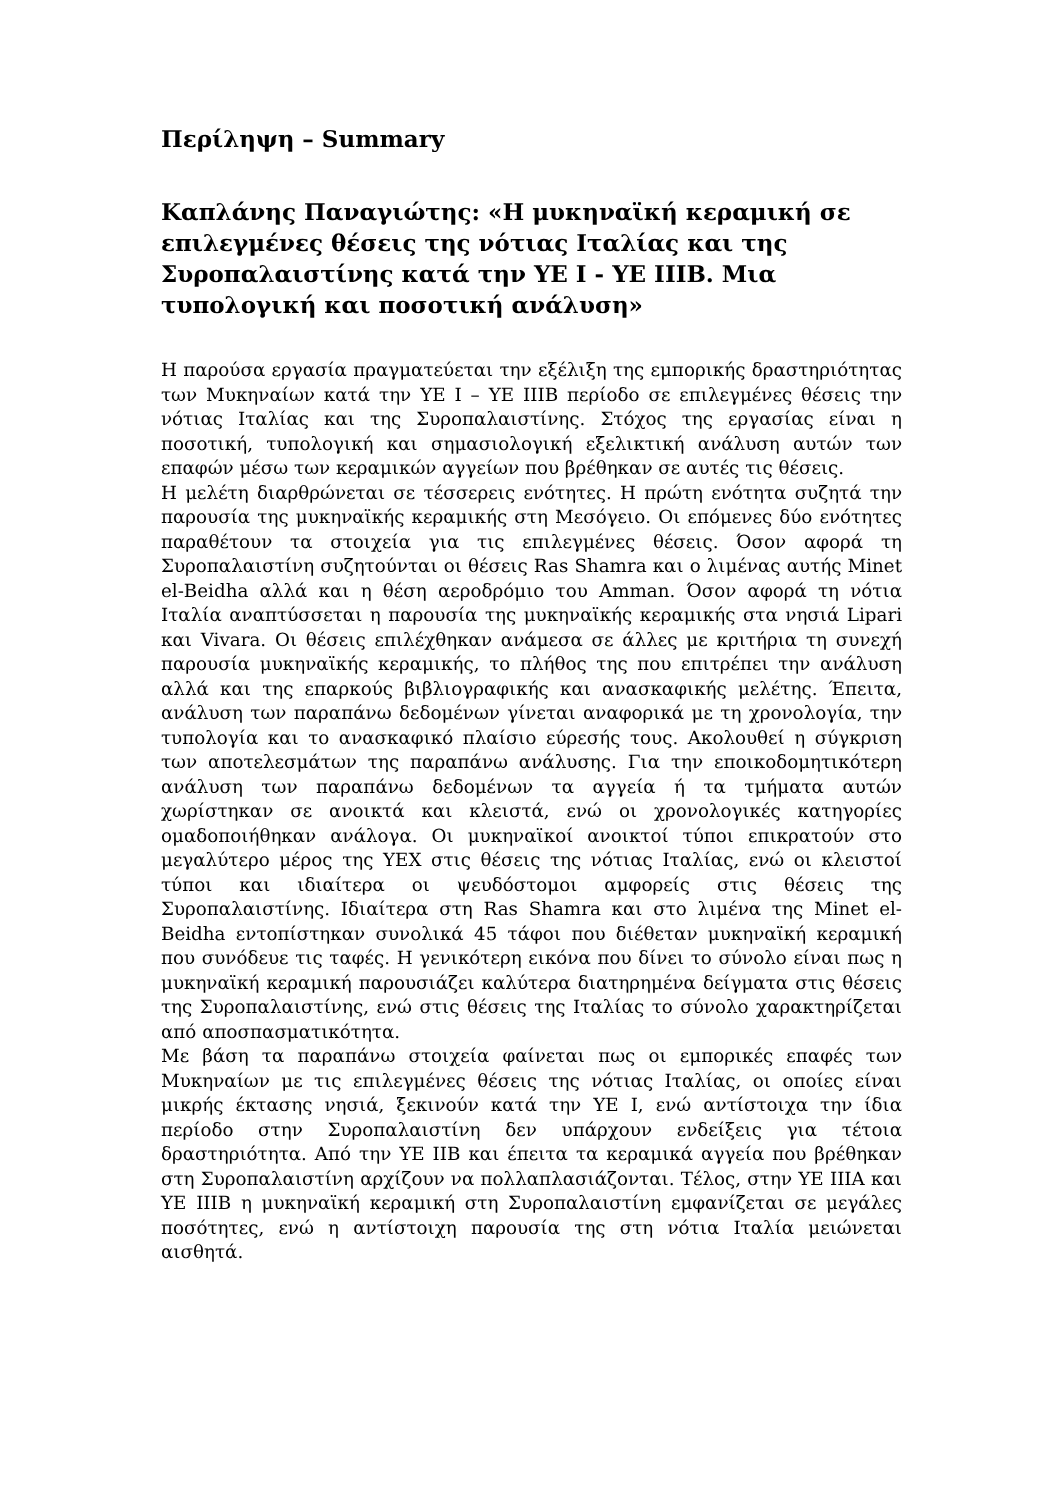Περίληψη – Summary
Καπλάνης Παναγιώτης: «Η μυκηναϊκή κεραμική σε επιλεγμένες θέσεις της νότιας Ιταλίας και της Συροπαλαιστίνης κατά την ΥΕ Ι - ΥΕ ΙΙΙΒ. Μια τυπολογική και ποσοτική ανάλυση»
Η παρούσα εργασία πραγματεύεται την εξέλιξη της εμπορικής δραστηριότητας των Μυκηναίων κατά την ΥΕ Ι – ΥΕ ΙΙΙΒ περίοδο σε επιλεγμένες θέσεις την νότιας Ιταλίας και της Συροπαλαιστίνης. Στόχος της εργασίας είναι η ποσοτική, τυπολογική και σημασιολογική εξελικτική ανάλυση αυτών των επαφών μέσω των κεραμικών αγγείων που βρέθηκαν σε αυτές τις θέσεις.
Η μελέτη διαρθρώνεται σε τέσσερεις ενότητες. Η πρώτη ενότητα συζητά την παρουσία της μυκηναϊκής κεραμικής στη Μεσόγειο. Οι επόμενες δύο ενότητες παραθέτουν τα στοιχεία για τις επιλεγμένες θέσεις. Όσον αφορά τη Συροπαλαιστίνη συζητούνται οι θέσεις Ras Shamra και ο λιμένας αυτής Minet el-Beidha αλλά και η θέση αεροδρόμιο του Amman. Όσον αφορά τη νότια Ιταλία αναπτύσσεται η παρουσία της μυκηναϊκής κεραμικής στα νησιά Lipari και Vivara. Οι θέσεις επιλέχθηκαν ανάμεσα σε άλλες με κριτήρια τη συνεχή παρουσία μυκηναϊκής κεραμικής, το πλήθος της που επιτρέπει την ανάλυση αλλά και της επαρκούς βιβλιογραφικής και ανασκαφικής μελέτης. Έπειτα, ανάλυση των παραπάνω δεδομένων γίνεται αναφορικά με τη χρονολογία, την τυπολογία και το ανασκαφικό πλαίσιο εύρεσής τους. Ακολουθεί η σύγκριση των αποτελεσμάτων της παραπάνω ανάλυσης. Για την εποικοδομητικότερη ανάλυση των παραπάνω δεδομένων τα αγγεία ή τα τμήματα αυτών χωρίστηκαν σε ανοικτά και κλειστά, ενώ οι χρονολογικές κατηγορίες ομαδοποιήθηκαν ανάλογα. Οι μυκηναϊκοί ανοικτοί τύποι επικρατούν στο μεγαλύτερο μέρος της ΥΕΧ στις θέσεις της νότιας Ιταλίας, ενώ οι κλειστοί τύποι και ιδιαίτερα οι ψευδόστομοι αμφορείς στις θέσεις της Συροπαλαιστίνης. Ιδιαίτερα στη Ras Shamra και στο λιμένα της Minet el-Beidha εντοπίστηκαν συνολικά 45 τάφοι που διέθεταν μυκηναϊκή κεραμική που συνόδευε τις ταφές. Η γενικότερη εικόνα που δίνει το σύνολο είναι πως η μυκηναϊκή κεραμική παρουσιάζει καλύτερα διατηρημένα δείγματα στις θέσεις της Συροπαλαιστίνης, ενώ στις θέσεις της Ιταλίας το σύνολο χαρακτηρίζεται από αποσπασματικότητα.
Με βάση τα παραπάνω στοιχεία φαίνεται πως οι εμπορικές επαφές των Μυκηναίων με τις επιλεγμένες θέσεις της νότιας Ιταλίας, οι οποίες είναι μικρής έκτασης νησιά, ξεκινούν κατά την ΥΕ Ι, ενώ αντίστοιχα την ίδια περίοδο στην Συροπαλαιστίνη δεν υπάρχουν ενδείξεις για τέτοια δραστηριότητα. Από την ΥΕ ΙΙΒ και έπειτα τα κεραμικά αγγεία που βρέθηκαν στη Συροπαλαιστίνη αρχίζουν να πολλαπλασιάζονται. Τέλος, στην ΥΕ ΙΙΙΑ και ΥΕ ΙΙΙΒ η μυκηναϊκή κεραμική στη Συροπαλαιστίνη εμφανίζεται σε μεγάλες ποσότητες, ενώ η αντίστοιχη παρουσία της στη νότια Ιταλία μειώνεται αισθητά.